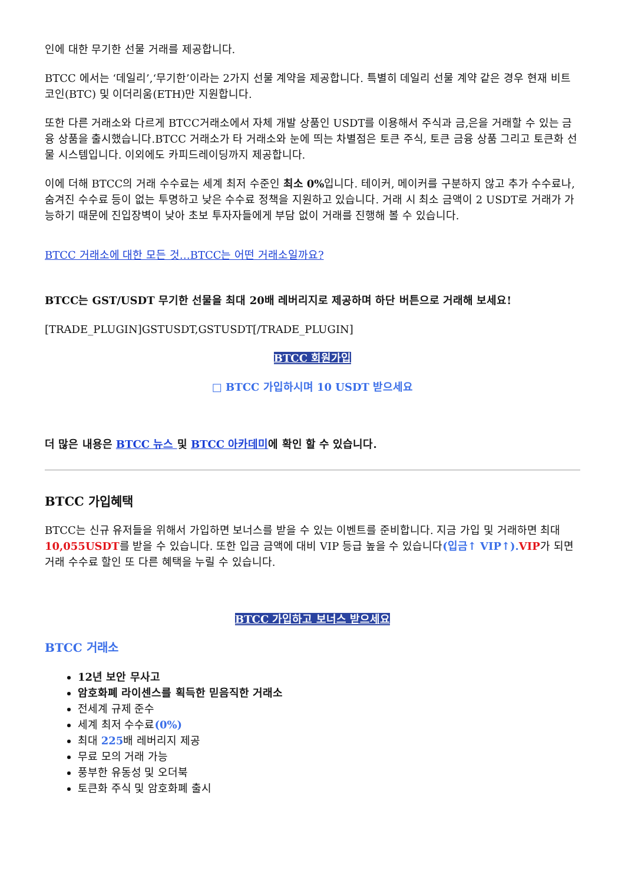인에 대한 무기한 선물 거래를 제공합니다.
BTCC 에서는 ‘데일리’,‘무기한’이라는 2가지 선물 계약을 제공합니다. 특별히 데일리 선물 계약 같은 경우 현재 비트코인(BTC) 및 이더리움(ETH)만 지원합니다.
또한 다른 거래소와 다르게 BTCC거래소에서 자체 개발 상품인 USDT를 이용해서 주식과 금,은을 거래할 수 있는 금융 상품을 출시했습니다.BTCC 거래소가 타 거래소와 눈에 띄는 차별점은 토큰 주식, 토큰 금융 상품 그리고 토큰화 선물 시스템입니다. 이외에도 카피드레이딩까지 제공합니다.
이에 더해 BTCC의 거래 수수료는 세계 최저 수준인 최소 0% 입니다. 테이커, 메이커를 구분하지 않고 추가 수수료나, 숨겨진 수수료 등이 없는 투명하고 낮은 수수료 정책을 지원하고 있습니다. 거래 시 최소 금액이 2 USDT로 거래가 가능하기 때문에 진입장벽이 낮아 초보 투자자들에게 부담 없이 거래를 진행해 볼 수 있습니다.
BTCC 거래소에 대한 모든 것…BTCC는 어떤 거래소일까요?
BTCC는 GST/USDT 무기한 선물을 최대 20배 레버리지로 제공하며 하단 버튼으로 거래해 보세요!
[TRADE_PLUGIN]GSTUSDT,GSTUSDT[/TRADE_PLUGIN]
BTCC 회원가입
□ BTCC 가입하시며 10 USDT 받으세요
더 많은 내용은 BTCC 뉴스 및 BTCC 아카데미에 확인 할 수 있습니다.
BTCC 가입혜택
BTCC는 신규 유저들을 위해서 가입하면 보너스를 받을 수 있는 이벤트를 준비합니다. 지금 가입 및 거래하면 최대 10,055USDT를 받을 수 있습니다. 또한 입금 금액에 대비 VIP 등급 높을 수 있습니다(입금↑ VIP↑). VIP가 되면 거래 수수료 할인 또 다른 혜택을 누릴 수 있습니다.
BTCC 가입하고 보너스 받으세요
BTCC 거래소
12년 보안 무사고
암호화폐 라이센스를 획득한 믿음직한 거래소
전세계 규제 준수
세계 최저 수수료(0%)
최대 225배 레버리지 제공
무료 모의 거래 가능
풍부한 유동성 및 오더북
토큰화 주식 및 암호화폐 출시